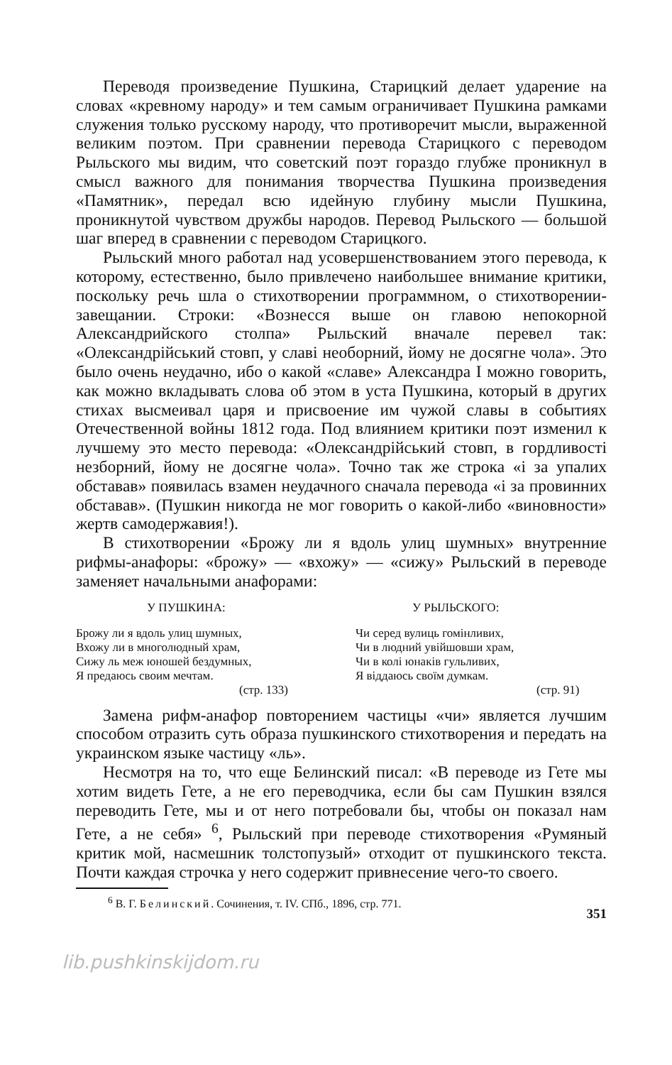Переводя произведение Пушкина, Старицкий делает ударение на словах «кревному народу» и тем самым ограничивает Пушкина рамками служения только русскому народу, что противоречит мысли, выраженной великим поэтом. При сравнении перевода Старицкого с переводом Рыльского мы видим, что советский поэт гораздо глубже проникнул в смысл важного для понимания творчества Пушкина произведения «Памятник», передал всю идейную глубину мысли Пушкина, проникнутой чувством дружбы народов. Перевод Рыльского — большой шаг вперед в сравнении с переводом Старицкого.
Рыльский много работал над усовершенствованием этого перевода, к которому, естественно, было привлечено наибольшее внимание критики, поскольку речь шла о стихотворении программном, о стихотворении-завещании. Строки: «Вознесся выше он главою непокорной Александрийского столпа» Рыльский вначале перевел так: «Олександрійський стовп, у славі необорний, йому не досягне чола». Это было очень неудачно, ибо о какой «славе» Александра I можно говорить, как можно вкладывать слова об этом в уста Пушкина, который в других стихах высмеивал царя и присвоение им чужой славы в событиях Отечественной войны 1812 года. Под влиянием критики поэт изменил к лучшему это место перевода: «Олександрійський стовп, в гордливості незборний, йому не досягне чола». Точно так же строка «і за упалих обставав» появилась взамен неудачного сначала перевода «і за провинних обставав». (Пушкин никогда не мог говорить о какой-либо «виновности» жертв самодержавия!).
В стихотворении «Брожу ли я вдоль улиц шумных» внутренние рифмы-анафоры: «брожу» — «вхожу» — «сижу» Рыльский в переводе заменяет начальными анафорами:
У ПУШКИНА: У РЫЛЬСКОГО:
Брожу ли я вдоль улиц шумных,
Вхожу ли в многолюдный храм,
Сижу ль меж юношей бездумных,
Я предаюсь своим мечтам.
(стр. 133)
Чи серед вулиць гомінливих,
Чи в людний увійшовши храм,
Чи в колі юнаків гульливих,
Я віддаюсь своїм думкам.
(стр. 91)
Замена рифм-анафор повторением частицы «чи» является лучшим способом отразить суть образа пушкинского стихотворения и передать на украинском языке частицу «ль».
Несмотря на то, что еще Белинский писал: «В переводе из Гете мы хотим видеть Гете, а не его переводчика, если бы сам Пушкин взялся переводить Гете, мы и от него потребовали бы, чтобы он показал нам Гете, а не себя» <sup>6</sup>, Рыльский при переводе стихотворения «Румяный критик мой, насмешник толстопузый» отходит от пушкинского текста. Почти каждая строчка у него содержит привнесение чего-то своего.
<sup>6</sup> В. Г. Белинский. Сочинения, т. IV. СПб., 1896, стр. 771.
351
lib.pushkinskijdom.ru